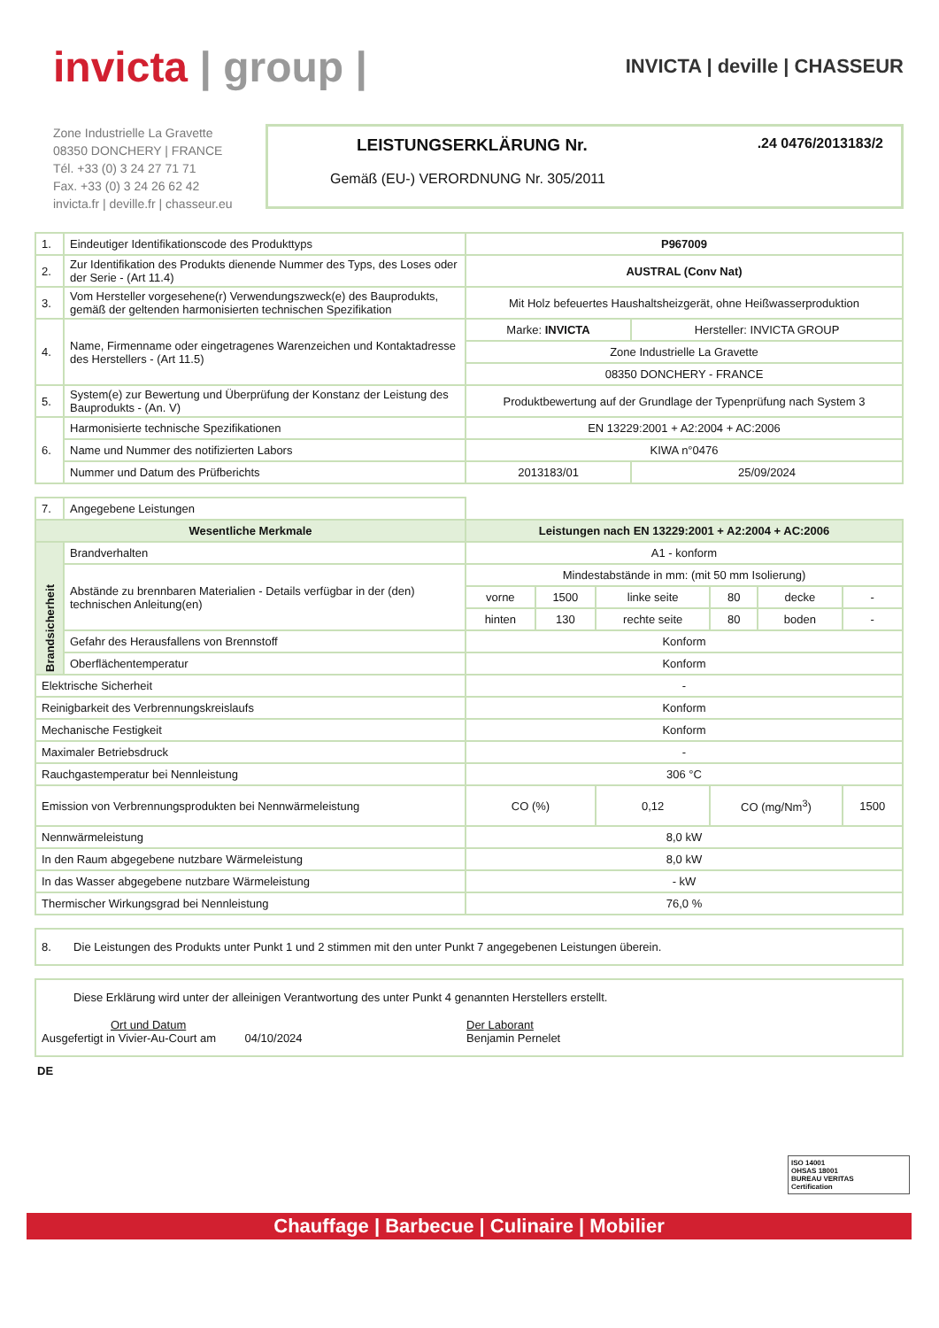invicta | group |
INVICTA | deville | CHASSEUR
Zone Industrielle La Gravette
08350 DONCHERY | FRANCE
Tél. +33 (0) 3 24 27 71 71
Fax. +33 (0) 3 24 26 62 42
invicta.fr | deville.fr | chasseur.eu
LEISTUNGSERKLÄRUNG Nr. .24 0476/2013183/2
Gemäß (EU-) VERORDNUNG Nr. 305/2011
| 1. | Eindeutiger Identifikationscode des Produkttyps | P967009 | |
| 2. | Zur Identifikation des Produkts dienende Nummer des Typs, des Loses oder der Serie - (Art 11.4) | AUSTRAL (Conv Nat) | |
| 3. | Vom Hersteller vorgesehene(r) Verwendungszweck(e) des Bauprodukts, gemäß der geltenden harmonisierten technischen Spezifikation | Mit Holz befeuertes Haushaltsheizgerät, ohne Heißwasserproduktion | |
| 4. | Name, Firmenname oder eingetragenes Warenzeichen und Kontaktadresse des Herstellers - (Art 11.5) | Marke: INVICTA | Hersteller: INVICTA GROUP |
| | | Zone Industrielle La Gravette | |
| | | 08350 DONCHERY - FRANCE | |
| 5. | System(e) zur Bewertung und Überprüfung der Konstanz der Leistung des Bauprodukts - (An. V) | Produktbewertung auf der Grundlage der Typenprüfung nach System 3 | |
| 6. | Harmonisierte technische Spezifikationen | EN 13229:2001 + A2:2004 + AC:2006 | |
| | Name und Nummer des notifizierten Labors | KIWA n°0476 | |
| | Nummer und Datum des Prüfberichts | 2013183/01 | 25/09/2024 |
| 7. | Angegebene Leistungen | | | | | | |
| Wesentliche Merkmale | | Leistungen nach EN 13229:2001 + A2:2004 + AC:2006 | | | | | |
| Brandsicherheit | Brandverhalten | A1 - konform | | | | | |
| | Abstände zu brennbaren Materialien - Details verfügbar in der (den) technischen Anleitung(en) | Mindestabstände in mm: (mit 50 mm Isolierung) | | | | | |
| | | vorne | 1500 | linke seite | 80 | decke | - |
| | | hinten | 130 | rechte seite | 80 | boden | - |
| | Gefahr des Herausfallens von Brennstoff | Konform | | | | | |
| | Oberflächentemperatur | Konform | | | | | |
| Elektrische Sicherheit | | - | | | | | |
| Reinigbarkeit des Verbrennungskreislaufs | | Konform | | | | | |
| Mechanische Festigkeit | | Konform | | | | | |
| Maximaler Betriebsdruck | | - | | | | | |
| Rauchgastemperatur bei Nennleistung | | 306 °C | | | | | |
| Emission von Verbrennungsprodukten bei Nennwärmeleistung | | CO (%) | | 0,12 | CO (mg/Nm<sup>3</sup>) | | 1500 |
| Nennwärmeleistung | | 8,0 kW | | | | | |
| In den Raum abgegebene nutzbare Wärmeleistung | | 8,0 kW | | | | | |
| In das Wasser abgegebene nutzbare Wärmeleistung | | - kW | | | | | |
| Thermischer Wirkungsgrad bei Nennleistung | | 76,0 % | | | | | |
8. Die Leistungen des Produkts unter Punkt 1 und 2 stimmen mit den unter Punkt 7 angegebenen Leistungen überein.
Diese Erklärung wird unter der alleinigen Verantwortung des unter Punkt 4 genannten Herstellers erstellt.
Ort und Datum
Ausgefertigt in Vivier-Au-Court am 04/10/2024
Der Laborant
Benjamin Pernelet
DE
ISO 14001
OHSAS 18001
BUREAU VERITAS
Certification
Chauffage | Barbecue | Culinaire | Mobilier